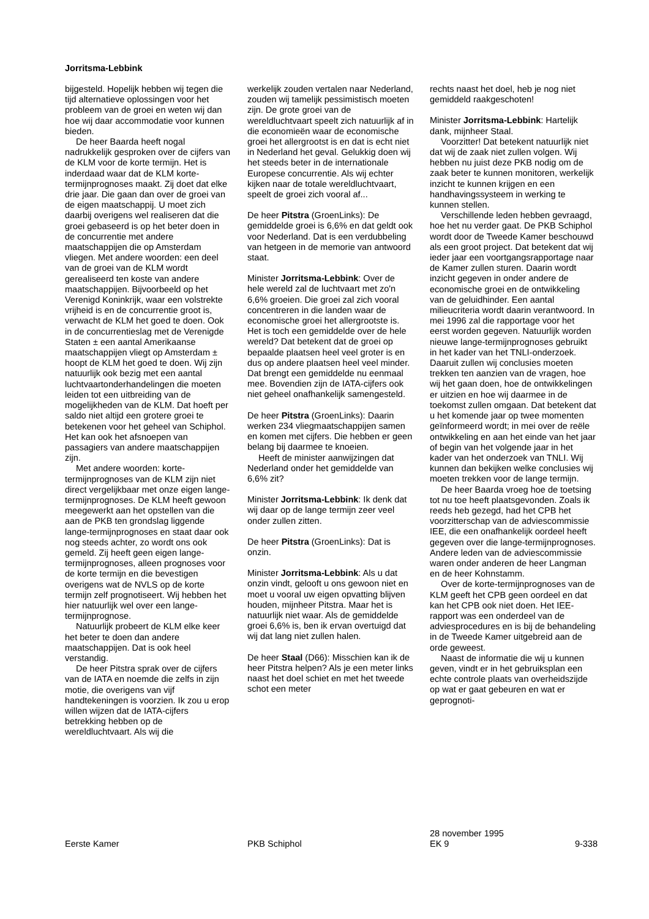Jorritsma-Lebbink
bijgesteld. Hopelijk hebben wij tegen die tijd alternatieve oplossingen voor het probleem van de groei en weten wij dan hoe wij daar accommodatie voor kunnen bieden.
De heer Baarda heeft nogal nadrukkelijk gesproken over de cijfers van de KLM voor de korte termijn. Het is inderdaad waar dat de KLM korte-termijnprognoses maakt. Zij doet dat elke drie jaar. Die gaan dan over de groei van de eigen maatschappij. U moet zich daarbij overigens wel realiseren dat die groei gebaseerd is op het beter doen in de concurrentie met andere maatschappijen die op Amsterdam vliegen. Met andere woorden: een deel van de groei van de KLM wordt gerealiseerd ten koste van andere maatschappijen. Bijvoorbeeld op het Verenigd Koninkrijk, waar een volstrekte vrijheid is en de concurrentie groot is, verwacht de KLM het goed te doen. Ook in de concurrentieslag met de Verenigde Staten ± een aantal Amerikaanse maatschappijen vliegt op Amsterdam ± hoopt de KLM het goed te doen. Wij zijn natuurlijk ook bezig met een aantal luchtvaartonderhandelingen die moeten leiden tot een uitbreiding van de mogelijkheden van de KLM. Dat hoeft per saldo niet altijd een grotere groei te betekenen voor het geheel van Schiphol. Het kan ook het afsnoepen van passagiers van andere maatschappijen zijn.
Met andere woorden: korte-termijnprognoses van de KLM zijn niet direct vergelijkbaar met onze eigen lange-termijnprognoses. De KLM heeft gewoon meegewerkt aan het opstellen van die aan de PKB ten grondslag liggende lange-termijnprognoses en staat daar ook nog steeds achter, zo wordt ons ook gemeld. Zij heeft geen eigen lange-termijnprognoses, alleen prognoses voor de korte termijn en die bevestigen overigens wat de NVLS op de korte termijn zelf prognotiseert. Wij hebben het hier natuurlijk wel over een lange-termijnprognose.
Natuurlijk probeert de KLM elke keer het beter te doen dan andere maatschappijen. Dat is ook heel verstandig.
De heer Pitstra sprak over de cijfers van de IATA en noemde die zelfs in zijn motie, die overigens van vijf handtekeningen is voorzien. Ik zou u erop willen wijzen dat de IATA-cijfers betrekking hebben op de wereldluchtvaart. Als wij die
werkelijk zouden vertalen naar Nederland, zouden wij tamelijk pessimistisch moeten zijn. De grote groei van de wereldluchtvaart speelt zich natuurlijk af in die economieën waar de economische groei het allergrootst is en dat is echt niet in Nederland het geval. Gelukkig doen wij het steeds beter in de internationale Europese concurrentie. Als wij echter kijken naar de totale wereldluchtvaart, speelt de groei zich vooral af...
De heer Pitstra (GroenLinks): De gemiddelde groei is 6,6% en dat geldt ook voor Nederland. Dat is een verdubbeling van hetgeen in de memorie van antwoord staat.
Minister Jorritsma-Lebbink: Over de hele wereld zal de luchtvaart met zo'n 6,6% groeien. Die groei zal zich vooral concentreren in die landen waar de economische groei het allergrootste is. Het is toch een gemiddelde over de hele wereld? Dat betekent dat de groei op bepaalde plaatsen heel veel groter is en dus op andere plaatsen heel veel minder. Dat brengt een gemiddelde nu eenmaal mee. Bovendien zijn de IATA-cijfers ook niet geheel onafhankelijk samengesteld.
De heer Pitstra (GroenLinks): Daarin werken 234 vliegmaatschappijen samen en komen met cijfers. Die hebben er geen belang bij daarmee te knoeien.
Heeft de minister aanwijzingen dat Nederland onder het gemiddelde van 6,6% zit?
Minister Jorritsma-Lebbink: Ik denk dat wij daar op de lange termijn zeer veel onder zullen zitten.
De heer Pitstra (GroenLinks): Dat is onzin.
Minister Jorritsma-Lebbink: Als u dat onzin vindt, gelooft u ons gewoon niet en moet u vooral uw eigen opvatting blijven houden, mijnheer Pitstra. Maar het is natuurlijk niet waar. Als de gemiddelde groei 6,6% is, ben ik ervan overtuigd dat wij dat lang niet zullen halen.
De heer Staal (D66): Misschien kan ik de heer Pitstra helpen? Als je een meter links naast het doel schiet en met het tweede schot een meter
rechts naast het doel, heb je nog niet gemiddeld raakgeschoten!
Minister Jorritsma-Lebbink: Hartelijk dank, mijnheer Staal.
Voorzitter! Dat betekent natuurlijk niet dat wij de zaak niet zullen volgen. Wij hebben nu juist deze PKB nodig om de zaak beter te kunnen monitoren, werkelijk inzicht te kunnen krijgen en een handhavingssysteem in werking te kunnen stellen.
Verschillende leden hebben gevraagd, hoe het nu verder gaat. De PKB Schiphol wordt door de Tweede Kamer beschouwd als een groot project. Dat betekent dat wij ieder jaar een voortgangsrapportage naar de Kamer zullen sturen. Daarin wordt inzicht gegeven in onder andere de economische groei en de ontwikkeling van de geluidhinder. Een aantal milieucriteria wordt daarin verantwoord. In mei 1996 zal die rapportage voor het eerst worden gegeven. Natuurlijk worden nieuwe lange-termijnprognoses gebruikt in het kader van het TNLI-onderzoek. Daaruit zullen wij conclusies moeten trekken ten aanzien van de vragen, hoe wij het gaan doen, hoe de ontwikkelingen er uitzien en hoe wij daarmee in de toekomst zullen omgaan. Dat betekent dat u het komende jaar op twee momenten geïnformeerd wordt; in mei over de reële ontwikkeling en aan het einde van het jaar of begin van het volgende jaar in het kader van het onderzoek van TNLI. Wij kunnen dan bekijken welke conclusies wij moeten trekken voor de lange termijn.
De heer Baarda vroeg hoe de toetsing tot nu toe heeft plaatsgevonden. Zoals ik reeds heb gezegd, had het CPB het voorzitterschap van de adviescommissie IEE, die een onafhankelijk oordeel heeft gegeven over die lange-termijnprognoses. Andere leden van de adviescommissie waren onder anderen de heer Langman en de heer Kohnstamm.
Over de korte-termijnprognoses van de KLM geeft het CPB geen oordeel en dat kan het CPB ook niet doen. Het IEE-rapport was een onderdeel van de adviesprocedures en is bij de behandeling in de Tweede Kamer uitgebreid aan de orde geweest.
Naast de informatie die wij u kunnen geven, vindt er in het gebruiksplan een echte controle plaats van overheidszijde op wat er gaat gebeuren en wat er geprognoti-
Eerste Kamer PKB Schiphol
28 november 1995
EK 9
9-338